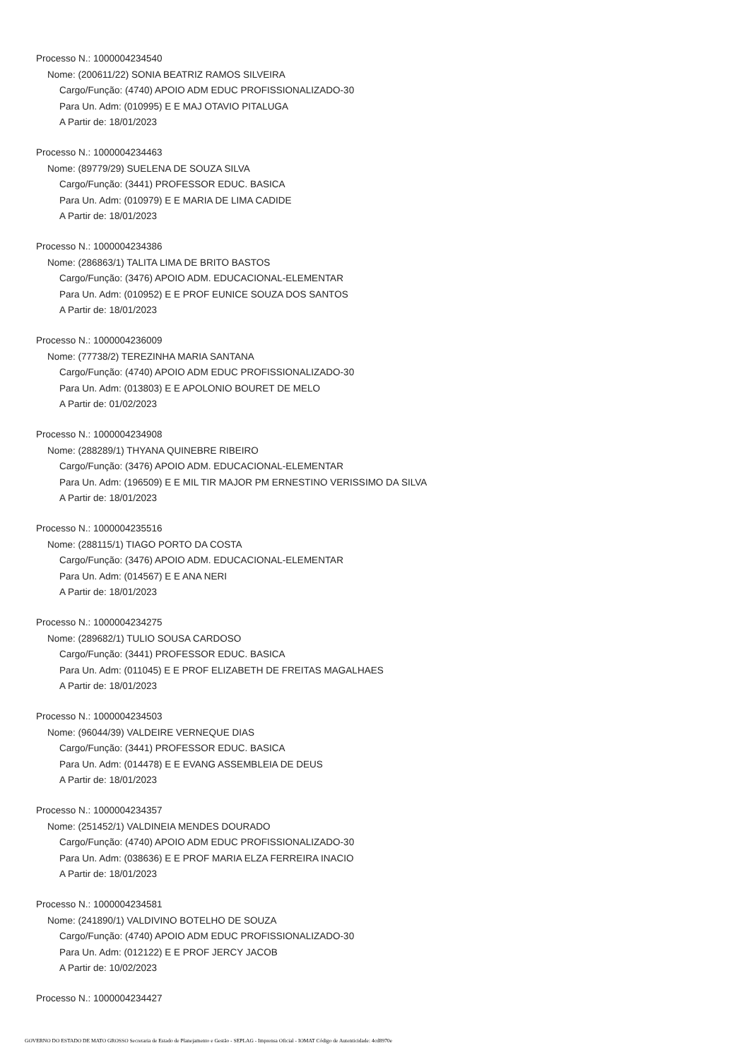Processo N.: 1000004234540
Nome: (200611/22) SONIA BEATRIZ RAMOS SILVEIRA
Cargo/Função: (4740) APOIO ADM EDUC PROFISSIONALIZADO-30
Para Un. Adm: (010995) E E MAJ OTAVIO PITALUGA
A Partir de: 18/01/2023
Processo N.: 1000004234463
Nome: (89779/29) SUELENA DE SOUZA SILVA
Cargo/Função: (3441) PROFESSOR EDUC. BASICA
Para Un. Adm: (010979) E E MARIA DE LIMA CADIDE
A Partir de: 18/01/2023
Processo N.: 1000004234386
Nome: (286863/1) TALITA LIMA DE BRITO BASTOS
Cargo/Função: (3476) APOIO ADM. EDUCACIONAL-ELEMENTAR
Para Un. Adm: (010952) E E PROF EUNICE SOUZA DOS SANTOS
A Partir de: 18/01/2023
Processo N.: 1000004236009
Nome: (77738/2) TEREZINHA MARIA SANTANA
Cargo/Função: (4740) APOIO ADM EDUC PROFISSIONALIZADO-30
Para Un. Adm: (013803) E E APOLONIO BOURET DE MELO
A Partir de: 01/02/2023
Processo N.: 1000004234908
Nome: (288289/1) THYANA QUINEBRE RIBEIRO
Cargo/Função: (3476) APOIO ADM. EDUCACIONAL-ELEMENTAR
Para Un. Adm: (196509) E E MIL TIR MAJOR PM ERNESTINO VERISSIMO DA SILVA
A Partir de: 18/01/2023
Processo N.: 1000004235516
Nome: (288115/1) TIAGO PORTO DA COSTA
Cargo/Função: (3476) APOIO ADM. EDUCACIONAL-ELEMENTAR
Para Un. Adm: (014567) E E ANA NERI
A Partir de: 18/01/2023
Processo N.: 1000004234275
Nome: (289682/1) TULIO SOUSA CARDOSO
Cargo/Função: (3441) PROFESSOR EDUC. BASICA
Para Un. Adm: (011045) E E PROF ELIZABETH DE FREITAS MAGALHAES
A Partir de: 18/01/2023
Processo N.: 1000004234503
Nome: (96044/39) VALDEIRE VERNEQUE DIAS
Cargo/Função: (3441) PROFESSOR EDUC. BASICA
Para Un. Adm: (014478) E E EVANG ASSEMBLEIA DE DEUS
A Partir de: 18/01/2023
Processo N.: 1000004234357
Nome: (251452/1) VALDINEIA MENDES DOURADO
Cargo/Função: (4740) APOIO ADM EDUC PROFISSIONALIZADO-30
Para Un. Adm: (038636) E E PROF MARIA ELZA FERREIRA INACIO
A Partir de: 18/01/2023
Processo N.: 1000004234581
Nome: (241890/1) VALDIVINO BOTELHO DE SOUZA
Cargo/Função: (4740) APOIO ADM EDUC PROFISSIONALIZADO-30
Para Un. Adm: (012122) E E PROF JERCY JACOB
A Partir de: 10/02/2023
Processo N.: 1000004234427
GOVERNO DO ESTADO DE MATO GROSSO Secretaria de Estado de Planejamento e Gestão - SEPLAG - Imprensa Oficial - IOMAT Código de Autenticidade: 4cd8970e